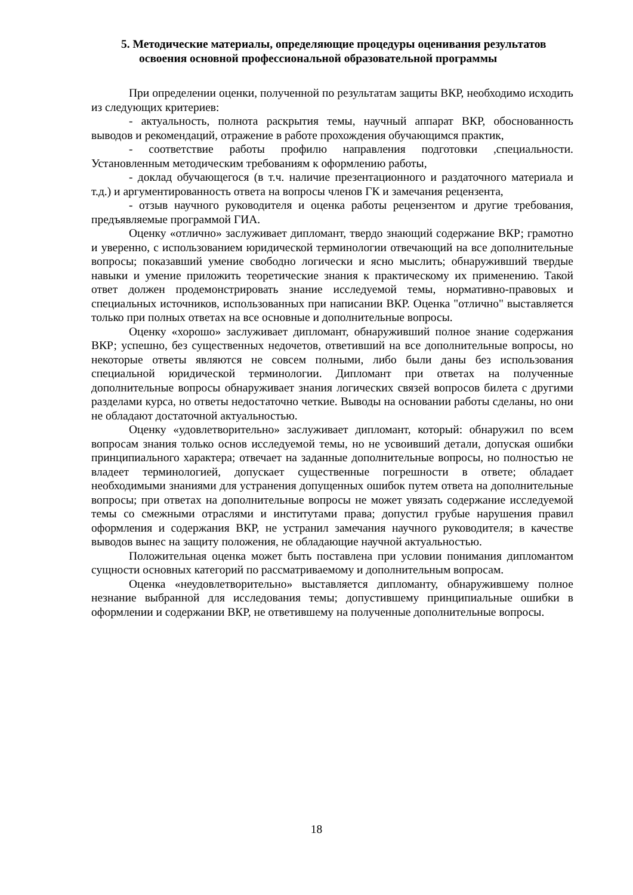5. Методические материалы, определяющие процедуры оценивания результатов
освоения основной профессиональной образовательной программы
При определении оценки, полученной по результатам защиты ВКР, необходимо исходить из следующих критериев:
- актуальность, полнота раскрытия темы, научный аппарат ВКР, обоснованность выводов и рекомендаций, отражение в работе прохождения обучающимся практик,
- соответствие работы профилю направления подготовки ,специальности. Установленным методическим требованиям к оформлению работы,
- доклад обучающегося (в т.ч. наличие презентационного и раздаточного материала и т.д.) и аргументированность ответа на вопросы членов ГК и замечания рецензента,
- отзыв научного руководителя и оценка работы рецензентом и другие требования, предъявляемые программой ГИА.
Оценку «отлично» заслуживает дипломант, твердо знающий содержание ВКР; грамотно и уверенно, с использованием юридической терминологии отвечающий на все дополнительные вопросы; показавший умение свободно логически и ясно мыслить; обнаруживший твердые навыки и умение приложить теоретические знания к практическому их применению. Такой ответ должен продемонстрировать знание исследуемой темы, нормативно-правовых и специальных источников, использованных при написании ВКР. Оценка "отлично" выставляется только при полных ответах на все основные и дополнительные вопросы.
Оценку «хорошо» заслуживает дипломант, обнаруживший полное знание содержания ВКР; успешно, без существенных недочетов, ответивший на все дополнительные вопросы, но некоторые ответы являются не совсем полными, либо были даны без использования специальной юридической терминологии. Дипломант при ответах на полученные дополнительные вопросы обнаруживает знания логических связей вопросов билета с другими разделами курса, но ответы недостаточно четкие. Выводы на основании работы сделаны, но они не обладают достаточной актуальностью.
Оценку «удовлетворительно» заслуживает дипломант, который: обнаружил по всем вопросам знания только основ исследуемой темы, но не усвоивший детали, допуская ошибки принципиального характера; отвечает на заданные дополнительные вопросы, но полностью не владеет терминологией, допускает существенные погрешности в ответе; обладает необходимыми знаниями для устранения допущенных ошибок путем ответа на дополнительные вопросы; при ответах на дополнительные вопросы не может увязать содержание исследуемой темы со смежными отраслями и институтами права; допустил грубые нарушения правил оформления и содержания ВКР, не устранил замечания научного руководителя; в качестве выводов вынес на защиту положения, не обладающие научной актуальностью.
Положительная оценка может быть поставлена при условии понимания дипломантом сущности основных категорий по рассматриваемому и дополнительным вопросам.
Оценка «неудовлетворительно» выставляется дипломанту, обнаружившему полное незнание выбранной для исследования темы; допустившему принципиальные ошибки в оформлении и содержании ВКР, не ответившему на полученные дополнительные вопросы.
18